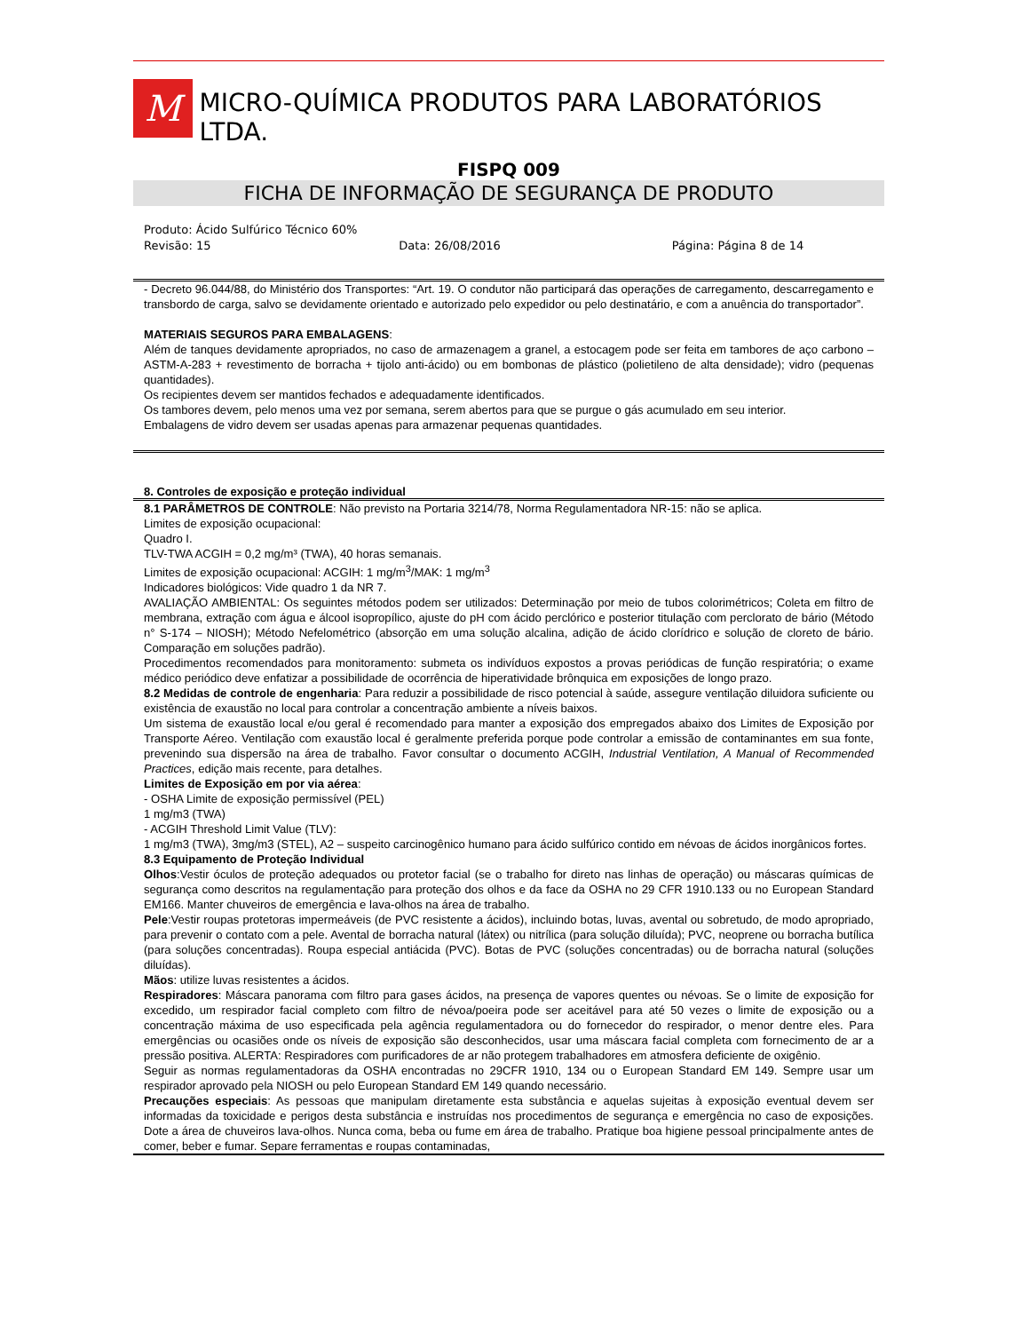M
MICRO-QUÍMICA PRODUTOS PARA LABORATÓRIOS LTDA.
FISPQ 009
FICHA DE INFORMAÇÃO DE SEGURANÇA DE PRODUTO
Produto: Ácido Sulfúrico Técnico 60%
Revisão: 15 Data: 26/08/2016 Página: Página 8 de 14
- Decreto 96.044/88, do Ministério dos Transportes: “Art. 19. O condutor não participará das operações de carregamento, descarregamento e transbordo de carga, salvo se devidamente orientado e autorizado pelo expedidor ou pelo destinatário, e com a anuência do transportador”.
MATERIAIS SEGUROS PARA EMBALAGENS:
Além de tanques devidamente apropriados, no caso de armazenagem a granel, a estocagem pode ser feita em tambores de aço carbono – ASTM-A-283 + revestimento de borracha + tijolo anti-ácido) ou em bombonas de plástico (polietileno de alta densidade); vidro (pequenas quantidades).
Os recipientes devem ser mantidos fechados e adequadamente identificados.
Os tambores devem, pelo menos uma vez por semana, serem abertos para que se purgue o gás acumulado em seu interior.
Embalagens de vidro devem ser usadas apenas para armazenar pequenas quantidades.
8. Controles de exposição e proteção individual
8.1 PARÂMETROS DE CONTROLE: Não previsto na Portaria 3214/78, Norma Regulamentadora NR-15: não se aplica.
Limites de exposição ocupacional:
Quadro I.
TLV-TWA ACGIH = 0,2 mg/m³ (TWA), 40 horas semanais.
Limites de exposição ocupacional: ACGIH: 1 mg/m<sup>3</sup>/MAK: 1 mg/m<sup>3</sup>
Indicadores biológicos: Vide quadro 1 da NR 7.
AVALIAÇÃO AMBIENTAL: Os seguintes métodos podem ser utilizados: Determinação por meio de tubos colorimétricos; Coleta em filtro de membrana, extração com água e álcool isopropílico, ajuste do pH com ácido perclórico e posterior titulação com perclorato de bário (Método n° S-174 – NIOSH); Método Nefelométrico (absorção em uma solução alcalina, adição de ácido clorídrico e solução de cloreto de bário. Comparação em soluções padrão).
Procedimentos recomendados para monitoramento: submeta os indivíduos expostos a provas periódicas de função respiratória; o exame médico periódico deve enfatizar a possibilidade de ocorrência de hiperatividade brônquica em exposições de longo prazo.
8.2 Medidas de controle de engenharia: Para reduzir a possibilidade de risco potencial à saúde, assegure ventilação diluidora suficiente ou existência de exaustão no local para controlar a concentração ambiente a níveis baixos.
Um sistema de exaustão local e/ou geral é recomendado para manter a exposição dos empregados abaixo dos Limites de Exposição por Transporte Aéreo. Ventilação com exaustão local é geralmente preferida porque pode controlar a emissão de contaminantes em sua fonte, prevenindo sua dispersão na área de trabalho. Favor consultar o documento ACGIH, Industrial Ventilation, A Manual of Recommended Practices, edição mais recente, para detalhes.
Limites de Exposição em por via aérea:
- OSHA Limite de exposição permissível (PEL)
1 mg/m3 (TWA)
- ACGIH Threshold Limit Value (TLV):
1 mg/m3 (TWA), 3mg/m3 (STEL), A2 – suspeito carcinogênico humano para ácido sulfúrico contido em névoas de ácidos inorgânicos fortes.
8.3 Equipamento de Proteção Individual
Olhos:Vestir óculos de proteção adequados ou protetor facial (se o trabalho for direto nas linhas de operação) ou máscaras químicas de segurança como descritos na regulamentação para proteção dos olhos e da face da OSHA no 29 CFR 1910.133 ou no European Standard EM166. Manter chuveiros de emergência e lava-olhos na área de trabalho.
Pele:Vestir roupas protetoras impermeáveis (de PVC resistente a ácidos), incluindo botas, luvas, avental ou sobretudo, de modo apropriado, para prevenir o contato com a pele. Avental de borracha natural (látex) ou nitrílica (para solução diluída); PVC, neoprene ou borracha butílica (para soluções concentradas). Roupa especial antiácida (PVC). Botas de PVC (soluções concentradas) ou de borracha natural (soluções diluídas).
Mãos: utilize luvas resistentes a ácidos.
Respiradores: Máscara panorama com filtro para gases ácidos, na presença de vapores quentes ou névoas. Se o limite de exposição for excedido, um respirador facial completo com filtro de névoa/poeira pode ser aceitável para até 50 vezes o limite de exposição ou a concentração máxima de uso especificada pela agência regulamentadora ou do fornecedor do respirador, o menor dentre eles. Para emergências ou ocasiões onde os níveis de exposição são desconhecidos, usar uma máscara facial completa com fornecimento de ar a pressão positiva. ALERTA: Respiradores com purificadores de ar não protegem trabalhadores em atmosfera deficiente de oxigênio.
Seguir as normas regulamentadoras da OSHA encontradas no 29CFR 1910, 134 ou o European Standard EM 149. Sempre usar um respirador aprovado pela NIOSH ou pelo European Standard EM 149 quando necessário.
Precauções especiais: As pessoas que manipulam diretamente esta substância e aquelas sujeitas à exposição eventual devem ser informadas da toxicidade e perigos desta substância e instruídas nos procedimentos de segurança e emergência no caso de exposições. Dote a área de chuveiros lava-olhos. Nunca coma, beba ou fume em área de trabalho. Pratique boa higiene pessoal principalmente antes de comer, beber e fumar. Separe ferramentas e roupas contaminadas,